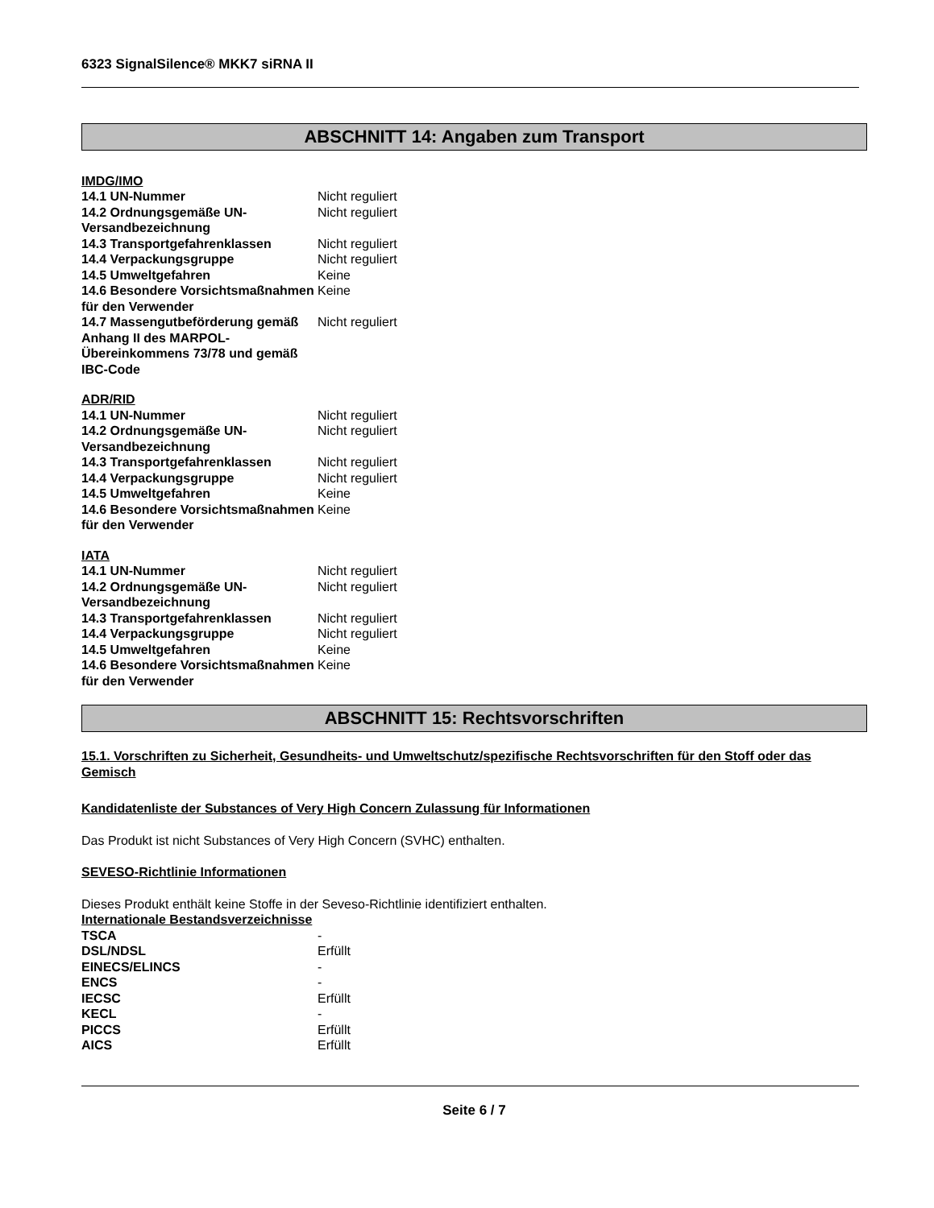6323 SignalSilence® MKK7 siRNA II
ABSCHNITT 14: Angaben zum Transport
IMDG/IMO
| 14.1 UN-Nummer | Nicht reguliert |
| 14.2 Ordnungsgemäße UN-Versandbezeichnung | Nicht reguliert |
| 14.3 Transportgefahrenklassen | Nicht reguliert |
| 14.4 Verpackungsgruppe | Nicht reguliert |
| 14.5 Umweltgefahren | Keine |
| 14.6 Besondere Vorsichtsmaßnahmen für den Verwender | Keine |
| 14.7 Massengutbeförderung gemäß Anhang II des MARPOL-Übereinkommens 73/78 und gemäß IBC-Code | Nicht reguliert |
ADR/RID
| 14.1 UN-Nummer | Nicht reguliert |
| 14.2 Ordnungsgemäße UN-Versandbezeichnung | Nicht reguliert |
| 14.3 Transportgefahrenklassen | Nicht reguliert |
| 14.4 Verpackungsgruppe | Nicht reguliert |
| 14.5 Umweltgefahren | Keine |
| 14.6 Besondere Vorsichtsmaßnahmen für den Verwender | Keine |
IATA
| 14.1 UN-Nummer | Nicht reguliert |
| 14.2 Ordnungsgemäße UN-Versandbezeichnung | Nicht reguliert |
| 14.3 Transportgefahrenklassen | Nicht reguliert |
| 14.4 Verpackungsgruppe | Nicht reguliert |
| 14.5 Umweltgefahren | Keine |
| 14.6 Besondere Vorsichtsmaßnahmen für den Verwender | Keine |
ABSCHNITT 15: Rechtsvorschriften
15.1. Vorschriften zu Sicherheit, Gesundheits- und Umweltschutz/spezifische Rechtsvorschriften für den Stoff oder das Gemisch
Kandidatenliste der Substances of Very High Concern Zulassung für Informationen
Das Produkt ist nicht Substances of Very High Concern (SVHC) enthalten.
SEVESO-Richtlinie Informationen
Dieses Produkt enthält keine Stoffe in der Seveso-Richtlinie identifiziert enthalten.
Internationale Bestandsverzeichnisse
| TSCA | - |
| DSL/NDSL | Erfüllt |
| EINECS/ELINCS | - |
| ENCS | - |
| IECSC | Erfüllt |
| KECL | - |
| PICCS | Erfüllt |
| AICS | Erfüllt |
Seite 6 / 7